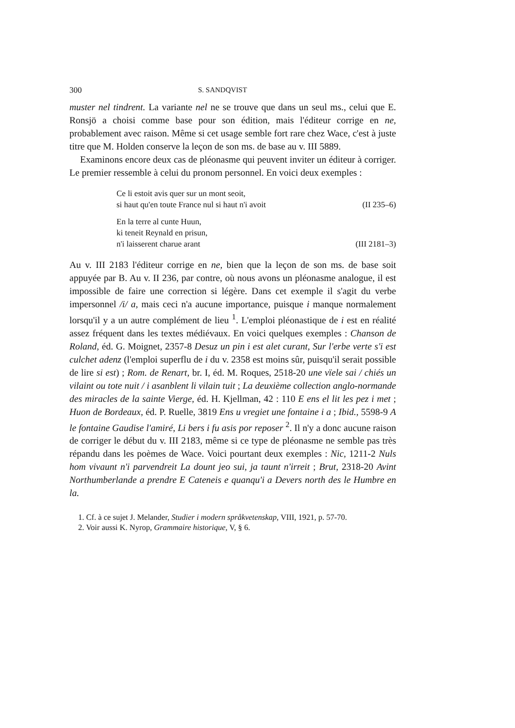300 S. SANDQVIST
muster nel tindrent. La variante nel ne se trouve que dans un seul ms., celui que E. Ronsjö a choisi comme base pour son édition, mais l'éditeur corrige en ne, probablement avec raison. Même si cet usage semble fort rare chez Wace, c'est à juste titre que M. Holden conserve la leçon de son ms. de base au v. III 5889.
Examinons encore deux cas de pléonasme qui peuvent inviter un éditeur à corriger. Le premier ressemble à celui du pronom personnel. En voici deux exemples :
Ce li estoit avis quer sur un mont seoit,
si haut qu'en toute France nul si haut n'i avoit (II 235–6)
En la terre al cunte Huun,
ki teneit Reynald en prisun,
n'i laisserent charue arant (III 2181–3)
Au v. III 2183 l'éditeur corrige en ne, bien que la leçon de son ms. de base soit appuyée par B. Au v. II 236, par contre, où nous avons un pléonasme analogue, il est impossible de faire une correction si légère. Dans cet exemple il s'agit du verbe impersonnel /i/ a, mais ceci n'a aucune importance, puisque i manque normalement lorsqu'il y a un autre complément de lieu <sup>1</sup>. L'emploi pléonastique de i est en réalité assez fréquent dans les textes médiévaux. En voici quelques exemples : Chanson de Roland, éd. G. Moignet, 2357-8 Desuz un pin i est alet curant, Sur l'erbe verte s'i est culchet adenz (l'emploi superflu de i du v. 2358 est moins sûr, puisqu'il serait possible de lire si est) ; Rom. de Renart, br. I, éd. M. Roques, 2518-20 une vïele sai / chiés un vilaint ou tote nuit / i asanblent li vilain tuit ; La deuxième collection anglo-normande des miracles de la sainte Vierge, éd. H. Kjellman, 42 : 110 E ens el lit les pez i met ; Huon de Bordeaux, éd. P. Ruelle, 3819 Ens u vregiet une fontaine i a ; Ibid., 5598-9 A le fontaine Gaudise l'amiré, Li bers i fu asis por reposer <sup>2</sup>. Il n'y a donc aucune raison de corriger le début du v. III 2183, même si ce type de pléonasme ne semble pas très répandu dans les poèmes de Wace. Voici pourtant deux exemples : Nic, 1211-2 Nuls hom vivaunt n'i parvendreit La dount jeo sui, ja taunt n'irreit ; Brut, 2318-20 Avint Northumberlande a prendre E Cateneis e quanqu'i a Devers north des le Humbre en la.
1. Cf. à ce sujet J. Melander, Studier i modern språkvetenskap, VIII, 1921, p. 57-70.
2. Voir aussi K. Nyrop, Grammaire historique, V, § 6.